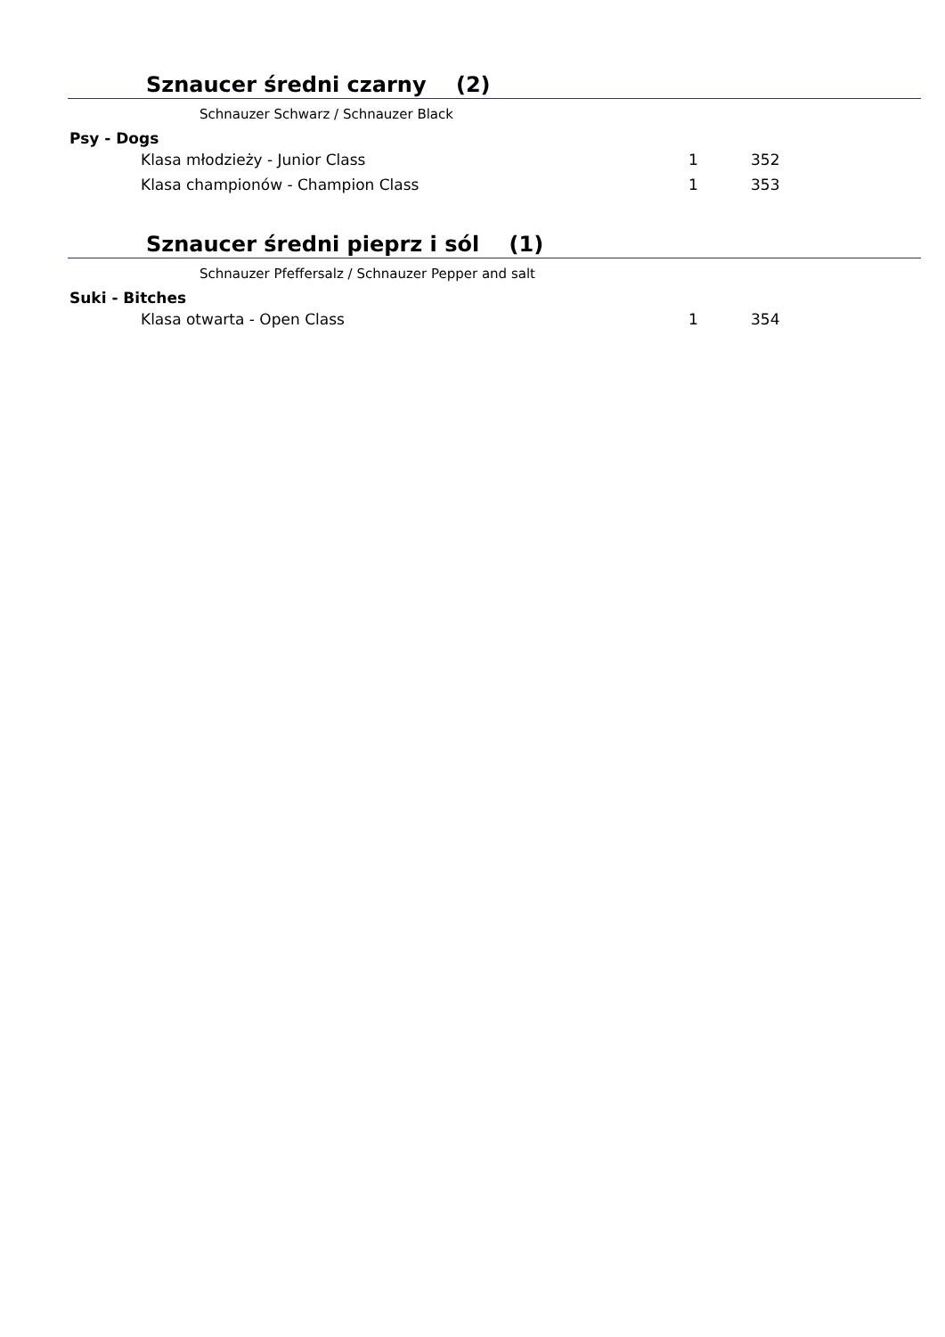Sznaucer średni czarny (2)
Schnauzer Schwarz / Schnauzer Black
Psy - Dogs
| Klasa młodzieży - Junior Class | 1 | 352 |
| Klasa championów - Champion Class | 1 | 353 |
Sznaucer średni pieprz i sól (1)
Schnauzer Pfeffersalz / Schnauzer Pepper and salt
Suki - Bitches
| Klasa otwarta - Open Class | 1 | 354 |